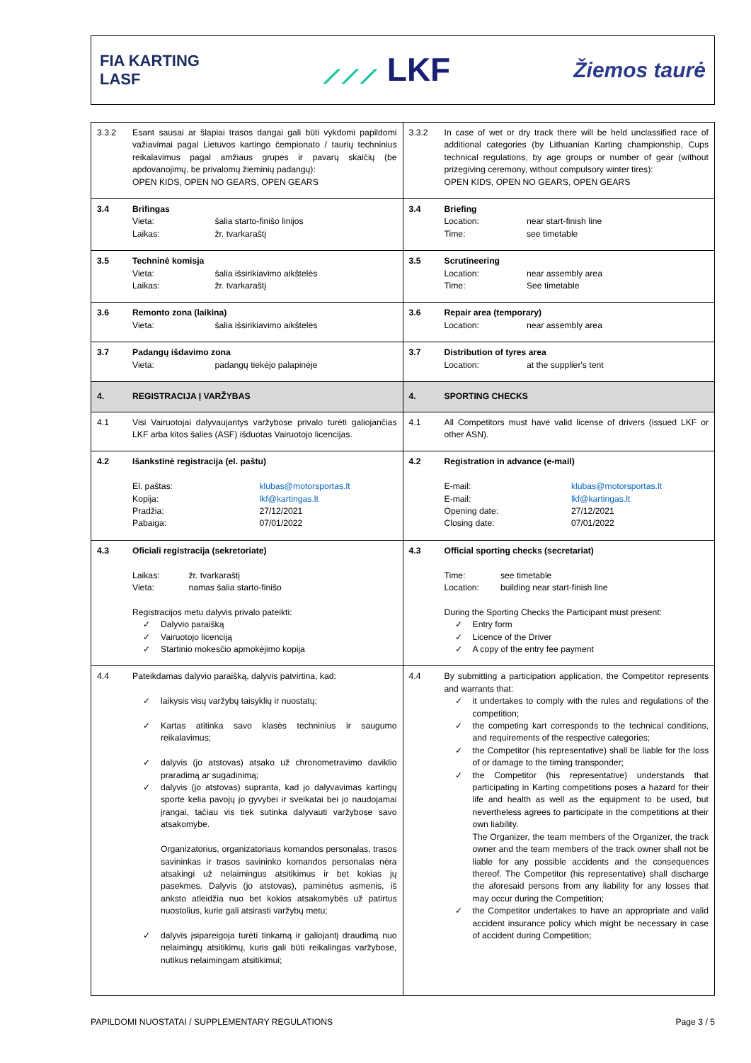FIA KARTING
LASF
⟋⟋⟋ LKF
Žiemos taurė
| 3.3.2 Esant sausai ar šlapiai trasos dangai gali būti vykdomi papildomi važiavimai pagal Lietuvos kartingo čempionato / taurių techninius reikalavimus pagal amžiaus grupes ir pavarų skaičių (be apdovanojimų, be privalomų žieminių padangų): OPEN KIDS, OPEN NO GEARS, OPEN GEARS | 3.3.2 In case of wet or dry track there will be held unclassified race of additional categories (by Lithuanian Karting championship, Cups technical regulations, by age groups or number of gear (without prizegiving ceremony, without compulsory winter tires): OPEN KIDS, OPEN NO GEARS, OPEN GEARS |
| 3.4 Brifingas Vieta: šalia starto-finišo linijos Laikas: žr. tvarkaraštį | 3.4 Briefing Location: near start-finish line Time: see timetable |
| 3.5 Techninė komisja Vieta: šalia išsirikiavimo aikštelės Laikas: žr. tvarkaraštį | 3.5 Scrutineering Location: near assembly area Time: See timetable |
| 3.6 Remonto zona (laikina) Vieta: šalia išsirikiavimo aikštelės | 3.6 Repair area (temporary) Location: near assembly area |
| 3.7 Padangų išdavimo zona Vieta: padangų tiekėjo palapinėje | 3.7 Distribution of tyres area Location: at the supplier's tent |
| 4. REGISTRACIJA Į VARŽYBAS | 4. SPORTING CHECKS |
| 4.1 Visi Vairuotojai dalyvaujantys varžybose privalo turėti galiojančias LKF arba kitos šalies (ASF) išduotas Vairuotojo licencijas. | 4.1 All Competitors must have valid license of drivers (issued LKF or other ASN). |
| 4.2 Išankstinė registracija (el. paštu) El. paštas: klubas@motorsportas.lt Kopija: lkf@kartingas.lt Pradžia: 27/12/2021 Pabaiga: 07/01/2022 | 4.2 Registration in advance (e-mail) E-mail: klubas@motorsportas.lt E-mail: lkf@kartingas.lt Opening date: 27/12/2021 Closing date: 07/01/2022 |
| 4.3 Oficiali registracija (sekretoriate) Laikas: žr. tvarkaraštį Vieta: namas šalia starto-finišo Registracijos metu dalyvis privalo pateikti: ✓ Dalyvio paraišką ✓ Vairuotojo licenciją ✓ Startinio mokesčio apmokėjimo kopija | 4.3 Official sporting checks (secretariat) Time: see timetable Location: building near start-finish line During the Sporting Checks the Participant must present: ✓ Entry form ✓ Licence of the Driver ✓ A copy of the entry fee payment |
| 4.4 Pateikdamas dalyvio paraišką, dalyvis patvirtina, kad: ✓ laikysis visų varžybų taisyklių ir nuostatų; ✓ Kartas atitinka savo klasės techninius ir saugumo reikalavimus; ✓ dalyvis (jo atstovas) atsako už chronometravimo daviklio praradimą ar sugadinimą; ✓ dalyvis (jo atstovas) supranta, kad jo dalyvavimas kartingų sporte kelia pavojų jo gyvybei ir sveikatai bei jo naudojamai įrangai, tačiau vis tiek sutinka dalyvauti varžybose savo atsakomybe. Organizatorius, organizatoriaus komandos personalas, trasos savininkas ir trasos savininko komandos personalas nėra atsakingi už nelaimingus atsitikimus ir bet kokias jų pasekmes. Dalyvis (jo atstovas), paminėtus asmenis, iš anksto atleidžia nuo bet kokios atsakomybės už patirtus nuostolius, kurie gali atsirasti varžybų metu; ✓ dalyvis įsipareigoja turėti tinkamą ir galiojantį draudimą nuo nelaimingų atsitikimų, kuris gali būti reikalingas varžybose, nutikus nelaimingam atsitikimui; | 4.4 By submitting a participation application, the Competitor represents and warrants that: ✓ it undertakes to comply with the rules and regulations of the competition; ✓ the competing kart corresponds to the technical conditions, and requirements of the respective categories; ✓ the Competitor (his representative) shall be liable for the loss of or damage to the timing transponder; ✓ the Competitor (his representative) understands that participating in Karting competitions poses a hazard for their life and health as well as the equipment to be used, but nevertheless agrees to participate in the competitions at their own liability. The Organizer, the team members of the Organizer, the track owner and the team members of the track owner shall not be liable for any possible accidents and the consequences thereof. The Competitor (his representative) shall discharge the aforesaid persons from any liability for any losses that may occur during the Competition; ✓ the Competitor undertakes to have an appropriate and valid accident insurance policy which might be necessary in case of accident during Competition; |
PAPILDOMI NUOSTATAI / SUPPLEMENTARY REGULATIONS Page 3 / 5